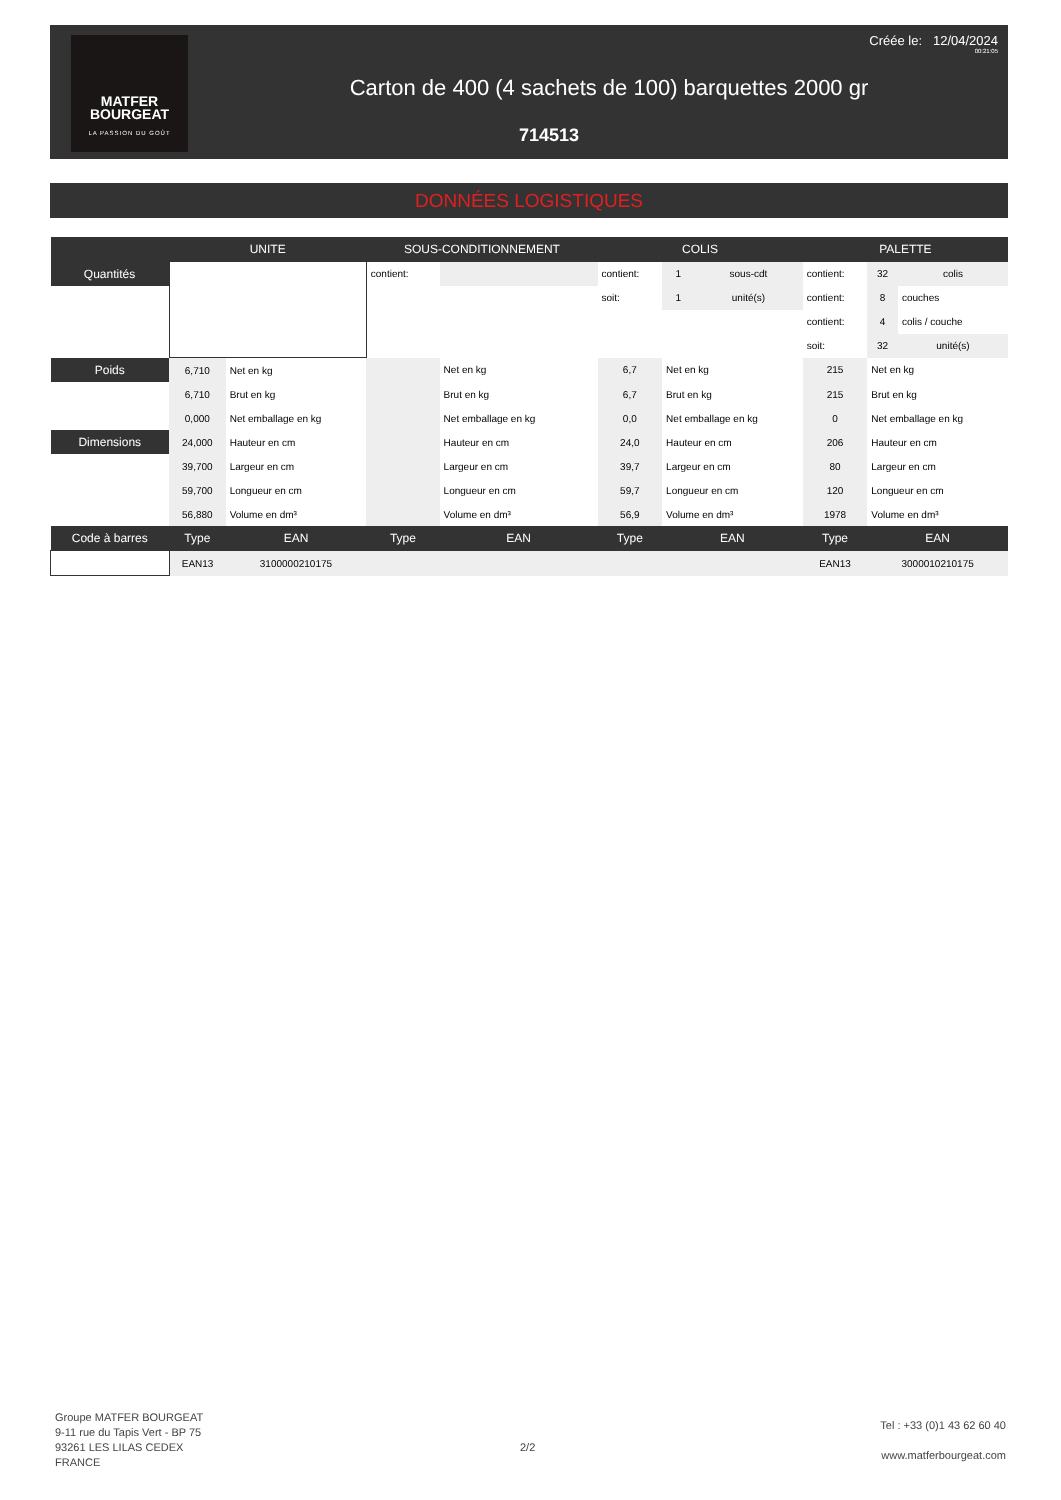MATFER
BOURGEAT
LA PASSION DU GOÛT
Créée le: 12/04/2024
00:21:05
Carton de 400 (4 sachets de 100) barquettes 2000 gr
714513
DONNÉES LOGISTIQUES
| | UNITE | | SOUS-CONDITIONNEMENT | | COLIS | | | PALETTE | | |
| --- | --- | --- | --- | --- | --- | --- | --- | --- | --- | --- |
| Quantités | | | contient: | | contient: | 1 | sous-cdt | contient: | 32 | colis |
| | | | | | soit: | 1 | unité(s) | contient: | 8 | couches |
| | | | | | | | | contient: | 4 | colis / couche |
| | | | | | | | | soit: | 32 | unité(s) |
| Poids | 6,710 | Net en kg | | Net en kg | 6,7 | Net en kg | | 215 | Net en kg | |
| | 6,710 | Brut en kg | | Brut en kg | 6,7 | Brut en kg | | 215 | Brut en kg | |
| | 0,000 | Net emballage en kg | | Net emballage en kg | 0,0 | Net emballage en kg | | 0 | Net emballage en kg | |
| Dimensions | 24,000 | Hauteur en cm | | Hauteur en cm | 24,0 | Hauteur en cm | | 206 | Hauteur en cm | |
| | 39,700 | Largeur en cm | | Largeur en cm | 39,7 | Largeur en cm | | 80 | Largeur en cm | |
| | 59,700 | Longueur en cm | | Longueur en cm | 59,7 | Longueur en cm | | 120 | Longueur en cm | |
| | 56,880 | Volume en dm³ | | Volume en dm³ | 56,9 | Volume en dm³ | | 1978 | Volume en dm³ | |
| Code à barres | Type | EAN | Type | EAN | Type | EAN | | Type | EAN | |
| | EAN13 | 3100000210175 | | | | | | EAN13 | 3000010210175 | |
Groupe MATFER BOURGEAT
9-11 rue du Tapis Vert - BP 75
93261 LES LILAS CEDEX
FRANCE
2/2
Tel : +33 (0)1 43 62 60 40
www.matferbourgeat.com